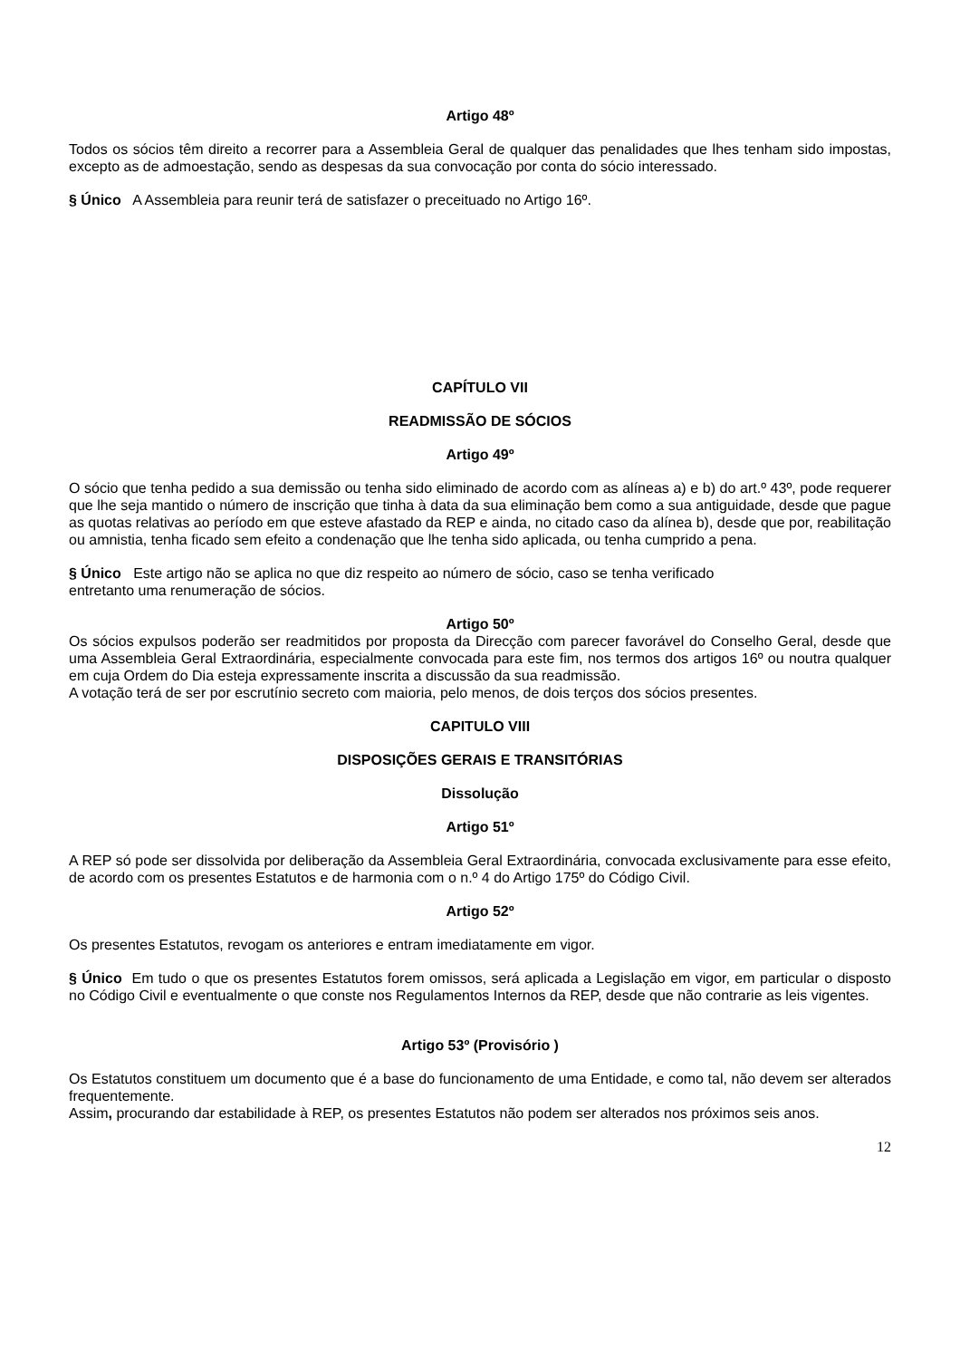Artigo 48º
Todos os sócios têm direito a recorrer para a Assembleia Geral de qualquer das penalidades que lhes tenham sido impostas, excepto as de admoestação, sendo as despesas da sua convocação por conta do sócio interessado.
§ Único A Assembleia para reunir terá de satisfazer o preceituado no Artigo 16º.
CAPÍTULO VII
READMISSÃO DE SÓCIOS
Artigo 49º
O sócio que tenha pedido a sua demissão ou tenha sido eliminado de acordo com as alíneas a) e b) do art.º 43º, pode requerer que lhe seja mantido o número de inscrição que tinha à data da sua eliminação bem como a sua antiguidade, desde que pague as quotas relativas ao período em que esteve afastado da REP e ainda, no citado caso da alínea b), desde que por, reabilitação ou amnistia, tenha ficado sem efeito a condenação que lhe tenha sido aplicada, ou tenha cumprido a pena.
§ Único Este artigo não se aplica no que diz respeito ao número de sócio, caso se tenha verificado
entretanto uma renumeração de sócios.
Artigo 50º
Os sócios expulsos poderão ser readmitidos por proposta da Direcção com parecer favorável do Conselho Geral, desde que uma Assembleia Geral Extraordinária, especialmente convocada para este fim, nos termos dos artigos 16º ou noutra qualquer em cuja Ordem do Dia esteja expressamente inscrita a discussão da sua readmissão.
A votação terá de ser por escrutínio secreto com maioria, pelo menos, de dois terços dos sócios presentes.
CAPITULO VIII
DISPOSIÇÕES GERAIS E TRANSITÓRIAS
Dissolução
Artigo 51º
A REP só pode ser dissolvida por deliberação da Assembleia Geral Extraordinária, convocada exclusivamente para esse efeito, de acordo com os presentes Estatutos e de harmonia com o n.º 4 do Artigo 175º do Código Civil.
Artigo 52º
Os presentes Estatutos, revogam os anteriores e entram imediatamente em vigor.
§ Único Em tudo o que os presentes Estatutos forem omissos, será aplicada a Legislação em vigor, em particular o disposto no Código Civil e eventualmente o que conste nos Regulamentos Internos da REP, desde que não contrarie as leis vigentes.
Artigo 53º (Provisório )
Os Estatutos constituem um documento que é a base do funcionamento de uma Entidade, e como tal, não devem ser alterados frequentemente.
Assim, procurando dar estabilidade à REP, os presentes Estatutos não podem ser alterados nos próximos seis anos.
12